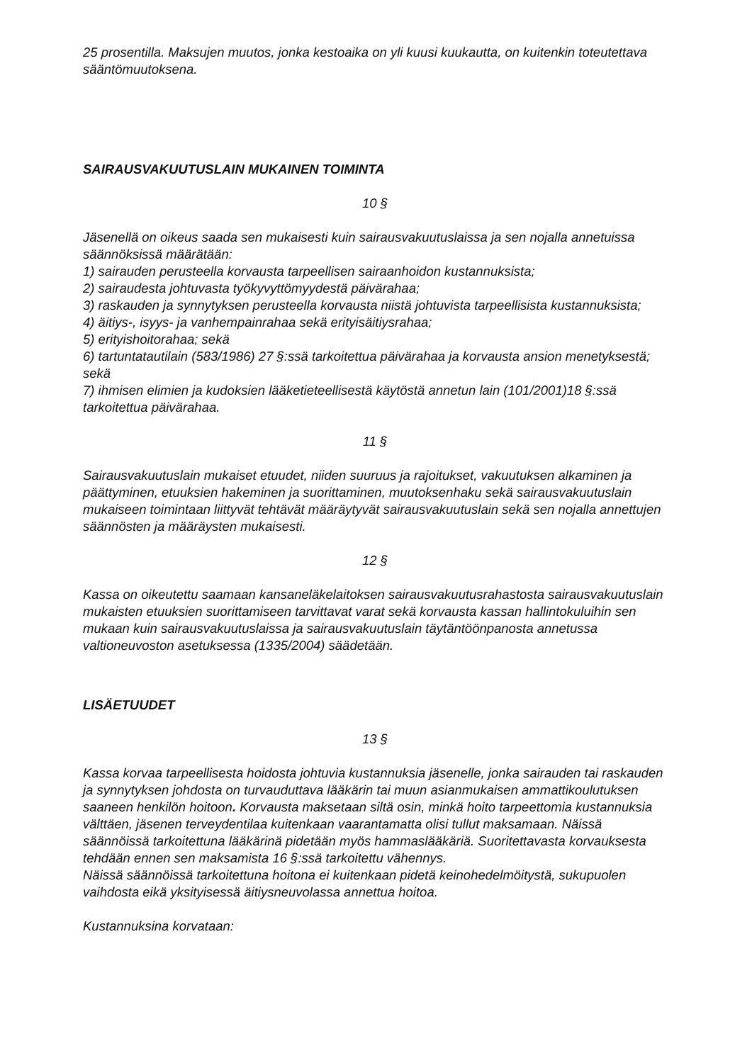25 prosentilla. Maksujen muutos, jonka kestoaika on yli kuusi kuukautta, on kuitenkin toteutettava sääntömuutoksena.
SAIRAUSVAKUUTUSLAIN MUKAINEN TOIMINTA
10 §
Jäsenellä on oikeus saada sen mukaisesti kuin sairausvakuutuslaissa ja sen nojalla annetuissa säännöksissä määrätään:
1) sairauden perusteella korvausta tarpeellisen sairaanhoidon kustannuksista;
2) sairaudesta johtuvasta työkyvyttömyydestä päivärahaa;
3) raskauden ja synnytyksen perusteella korvausta niistä johtuvista tarpeellisista kustannuksista;
4) äitiys-, isyys- ja vanhempainrahaa sekä erityisäitiysrahaa;
5) erityishoitorahaa; sekä
6) tartuntatautilain (583/1986) 27 §:ssä tarkoitettua päivärahaa ja korvausta ansion menetyksestä; sekä
7) ihmisen elimien ja kudoksien lääketieteellisestä käytöstä annetun lain (101/2001)18 §:ssä tarkoitettua päivärahaa.
11 §
Sairausvakuutuslain mukaiset etuudet, niiden suuruus ja rajoitukset, vakuutuksen alkaminen ja päättyminen, etuuksien hakeminen ja suorittaminen, muutoksenhaku sekä sairausvakuutuslain mukaiseen toimintaan liittyvät tehtävät määräytyvät sairausvakuutuslain sekä sen nojalla annettujen säännösten ja määräysten mukaisesti.
12 §
Kassa on oikeutettu saamaan kansaneläkelaitoksen sairausvakuutusrahastosta sairausvakuutuslain mukaisten etuuksien suorittamiseen tarvittavat varat sekä korvausta kassan hallintokuluihin sen mukaan kuin sairausvakuutuslaissa ja sairausvakuutuslain täytäntöönpanosta annetussa valtioneuvoston asetuksessa (1335/2004) säädetään.
LISÄETUUDET
13 §
Kassa korvaa tarpeellisesta hoidosta johtuvia kustannuksia jäsenelle, jonka sairauden tai raskauden ja synnytyksen johdosta on turvauduttava lääkärin tai muun asianmukaisen ammattikoulutuksen saaneen henkilön hoitoon. Korvausta maksetaan siltä osin, minkä hoito tarpeettomia kustannuksia välttäen, jäsenen terveydentilaa kuitenkaan vaarantamatta olisi tullut maksamaan. Näissä säännöissä tarkoitettuna lääkärinä pidetään myös hammaslääkäriä. Suoritettavasta korvauksesta tehdään ennen sen maksamista 16 §:ssä tarkoitettu vähennys.
Näissä säännöissä tarkoitettuna hoitona ei kuitenkaan pidetä keinohedelmöitystä, sukupuolen vaihdosta eikä yksityisessä äitiysneuvolassa annettua hoitoa.
Kustannuksina korvataan: